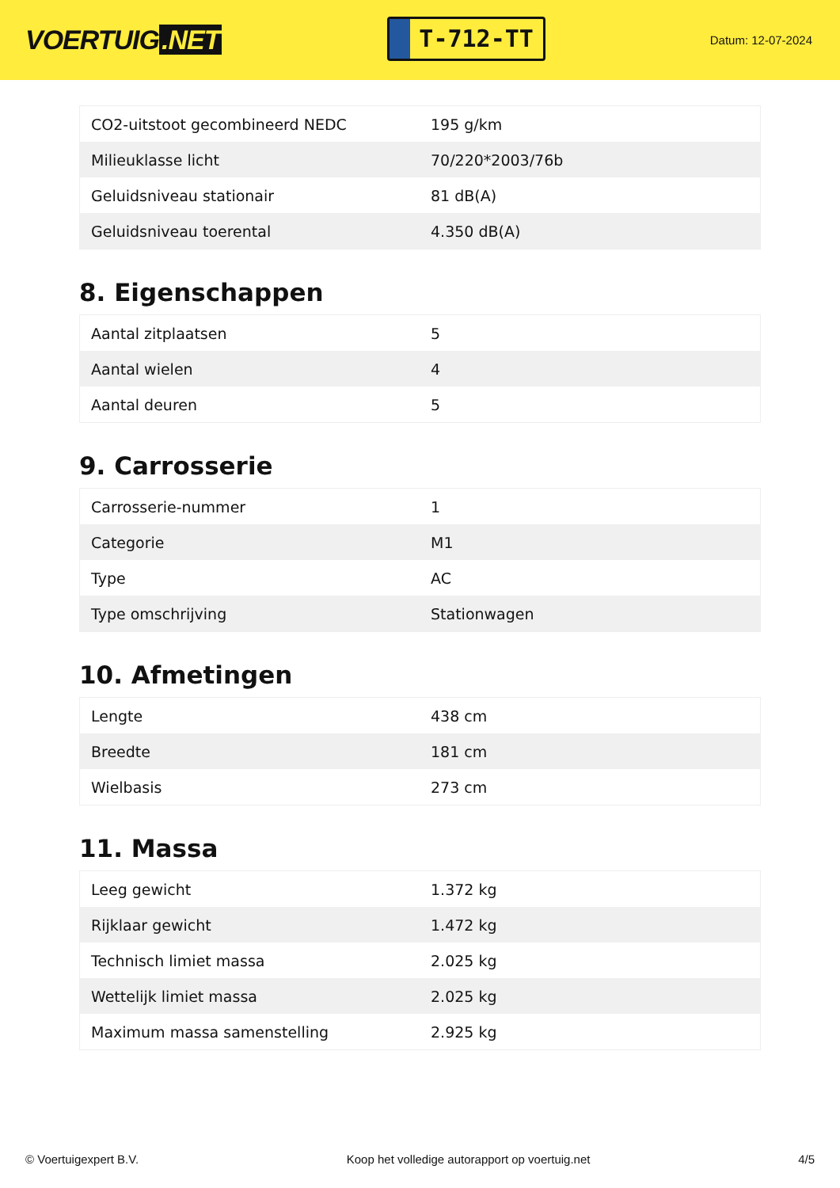VOERTUIG.NET
T-712-TT
Datum: 12-07-2024
| CO2-uitstoot gecombineerd NEDC | 195 g/km |
| Milieuklasse licht | 70/220*2003/76b |
| Geluidsniveau stationair | 81 dB(A) |
| Geluidsniveau toerental | 4.350 dB(A) |
8. Eigenschappen
| Aantal zitplaatsen | 5 |
| Aantal wielen | 4 |
| Aantal deuren | 5 |
9. Carrosserie
| Carrosserie-nummer | 1 |
| Categorie | M1 |
| Type | AC |
| Type omschrijving | Stationwagen |
10. Afmetingen
| Lengte | 438 cm |
| Breedte | 181 cm |
| Wielbasis | 273 cm |
11. Massa
| Leeg gewicht | 1.372 kg |
| Rijklaar gewicht | 1.472 kg |
| Technisch limiet massa | 2.025 kg |
| Wettelijk limiet massa | 2.025 kg |
| Maximum massa samenstelling | 2.925 kg |
© Voertuigexpert B.V. Koop het volledige autorapport op voertuig.net 4/5